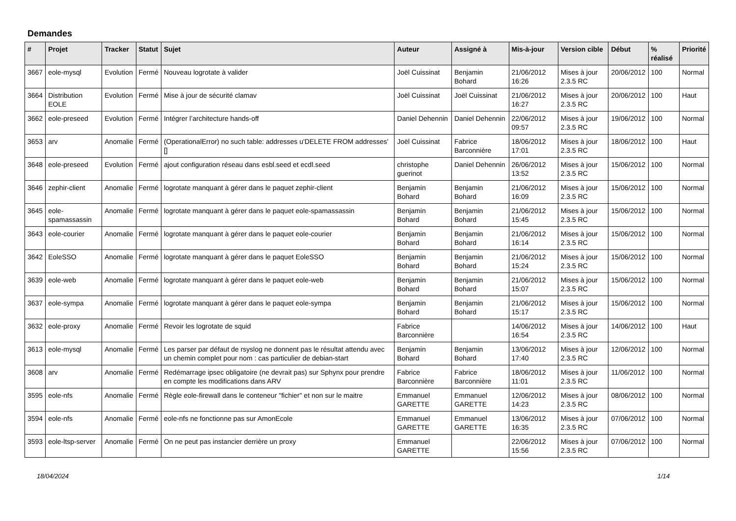Demandes
| # | Projet | Tracker | Statut | Sujet | Auteur | Assigné à | Mis-à-jour | Version cible | Début | % réalisé | Priorité |
| --- | --- | --- | --- | --- | --- | --- | --- | --- | --- | --- | --- |
| 3667 | eole-mysql | Evolution | Fermé | Nouveau logrotate à valider | Joël Cuissinat | Benjamin Bohard | 21/06/2012 16:26 | Mises à jour 2.3.5 RC | 20/06/2012 | 100 | Normal |
| 3664 | Distribution EOLE | Evolution | Fermé | Mise à jour de sécurité clamav | Joël Cuissinat | Joël Cuissinat | 21/06/2012 16:27 | Mises à jour 2.3.5 RC | 20/06/2012 | 100 | Haut |
| 3662 | eole-preseed | Evolution | Fermé | Intégrer l’architecture hands-off | Daniel Dehennin | Daniel Dehennin | 22/06/2012 09:57 | Mises à jour 2.3.5 RC | 19/06/2012 | 100 | Normal |
| 3653 | arv | Anomalie | Fermé | (OperationalError) no such table: addresses u'DELETE FROM addresses' [] | Joël Cuissinat | Fabrice Barconnière | 18/06/2012 17:01 | Mises à jour 2.3.5 RC | 18/06/2012 | 100 | Haut |
| 3648 | eole-preseed | Evolution | Fermé | ajout configuration réseau dans esbl.seed et ecdl.seed | christophe guerinot | Daniel Dehennin | 26/06/2012 13:52 | Mises à jour 2.3.5 RC | 15/06/2012 | 100 | Normal |
| 3646 | zephir-client | Anomalie | Fermé | logrotate manquant à gérer dans le paquet zephir-client | Benjamin Bohard | Benjamin Bohard | 21/06/2012 16:09 | Mises à jour 2.3.5 RC | 15/06/2012 | 100 | Normal |
| 3645 | eole-spamassassin | Anomalie | Fermé | logrotate manquant à gérer dans le paquet eole-spamassassin | Benjamin Bohard | Benjamin Bohard | 21/06/2012 15:45 | Mises à jour 2.3.5 RC | 15/06/2012 | 100 | Normal |
| 3643 | eole-courier | Anomalie | Fermé | logrotate manquant à gérer dans le paquet eole-courier | Benjamin Bohard | Benjamin Bohard | 21/06/2012 16:14 | Mises à jour 2.3.5 RC | 15/06/2012 | 100 | Normal |
| 3642 | EoleSSO | Anomalie | Fermé | logrotate manquant à gérer dans le paquet EoleSSO | Benjamin Bohard | Benjamin Bohard | 21/06/2012 15:24 | Mises à jour 2.3.5 RC | 15/06/2012 | 100 | Normal |
| 3639 | eole-web | Anomalie | Fermé | logrotate manquant à gérer dans le paquet eole-web | Benjamin Bohard | Benjamin Bohard | 21/06/2012 15:07 | Mises à jour 2.3.5 RC | 15/06/2012 | 100 | Normal |
| 3637 | eole-sympa | Anomalie | Fermé | logrotate manquant à gérer dans le paquet eole-sympa | Benjamin Bohard | Benjamin Bohard | 21/06/2012 15:17 | Mises à jour 2.3.5 RC | 15/06/2012 | 100 | Normal |
| 3632 | eole-proxy | Anomalie | Fermé | Revoir les logrotate de squid | Fabrice Barconnière | | 14/06/2012 16:54 | Mises à jour 2.3.5 RC | 14/06/2012 | 100 | Haut |
| 3613 | eole-mysql | Anomalie | Fermé | Les parser par défaut de rsyslog ne donnent pas le résultat attendu avec un chemin complet pour nom : cas particulier de debian-start | Benjamin Bohard | Benjamin Bohard | 13/06/2012 17:40 | Mises à jour 2.3.5 RC | 12/06/2012 | 100 | Normal |
| 3608 | arv | Anomalie | Fermé | Redémarrage ipsec obligatoire (ne devrait pas) sur Sphynx pour prendre en compte les modifications dans ARV | Fabrice Barconnière | Fabrice Barconnière | 18/06/2012 11:01 | Mises à jour 2.3.5 RC | 11/06/2012 | 100 | Normal |
| 3595 | eole-nfs | Anomalie | Fermé | Règle eole-firewall dans le conteneur "fichier" et non sur le maitre | Emmanuel GARETTE | Emmanuel GARETTE | 12/06/2012 14:23 | Mises à jour 2.3.5 RC | 08/06/2012 | 100 | Normal |
| 3594 | eole-nfs | Anomalie | Fermé | eole-nfs ne fonctionne pas sur AmonEcole | Emmanuel GARETTE | Emmanuel GARETTE | 13/06/2012 16:35 | Mises à jour 2.3.5 RC | 07/06/2012 | 100 | Normal |
| 3593 | eole-ltsp-server | Anomalie | Fermé | On ne peut pas instancier derrière un proxy | Emmanuel GARETTE | | 22/06/2012 15:56 | Mises à jour 2.3.5 RC | 07/06/2012 | 100 | Normal |
18/04/2024 1/14